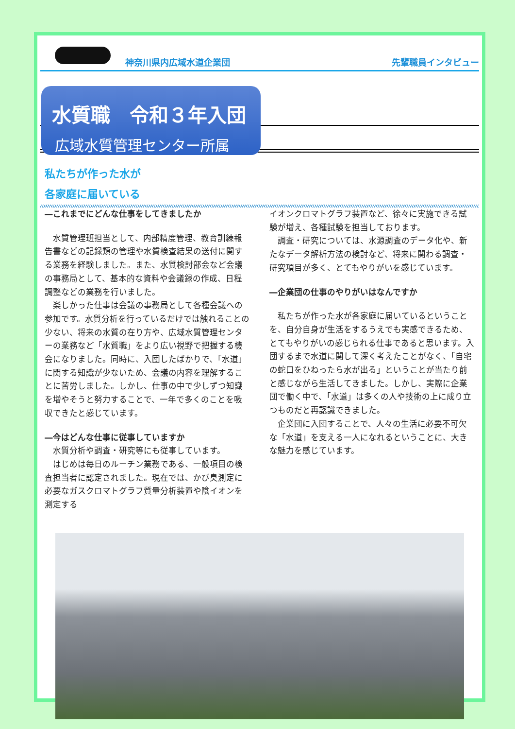神奈川県内広域水道企業団
先輩職員インタビュー
水質職　令和３年入団
広域水質管理センター所属
私たちが作った水が
各家庭に届いている
―これまでにどんな仕事をしてきましたか
水質管理班担当として、内部精度管理、教育訓練報告書などの記録類の管理や水質検査結果の送付に関する業務を経験しました。また、水質検討部会など会議の事務局として、基本的な資料や会議録の作成、日程調整などの業務を行いました。
楽しかった仕事は会議の事務局として各種会議への参加です。水質分析を行っているだけでは触れることの少ない、将来の水質の在り方や、広域水質管理センターの業務など「水質職」をより広い視野で把握する機会になりました。同時に、入団したばかりで、「水道」に関する知識が少ないため、会議の内容を理解することに苦労しました。しかし、仕事の中で少しずつ知識を増やそうと努力することで、一年で多くのことを吸収できたと感じています。
―今はどんな仕事に従事していますか
水質分析や調査・研究等にも従事しています。
はじめは毎日のルーチン業務である、一般項目の検査担当者に認定されました。現在では、かび臭測定に必要なガスクロマトグラフ質量分析装置や陰イオンを測定する
イオンクロマトグラフ装置など、徐々に実施できる試験が増え、各種試験を担当しております。
調査・研究については、水源調査のデータ化や、新たなデータ解析方法の検討など、将来に関わる調査・研究項目が多く、とてもやりがいを感じています。
―企業団の仕事のやりがいはなんですか
私たちが作った水が各家庭に届いているということを、自分自身が生活をするうえでも実感できるため、とてもやりがいの感じられる仕事であると思います。入団するまで水道に関して深く考えたことがなく、「自宅の蛇口をひねったら水が出る」ということが当たり前と感じながら生活してきました。しかし、実際に企業団で働く中で、「水道」は多くの人や技術の上に成り立つものだと再認識できました。
企業団に入団することで、人々の生活に必要不可欠な「水道」を支える一人になれるということに、大きな魅力を感じています。